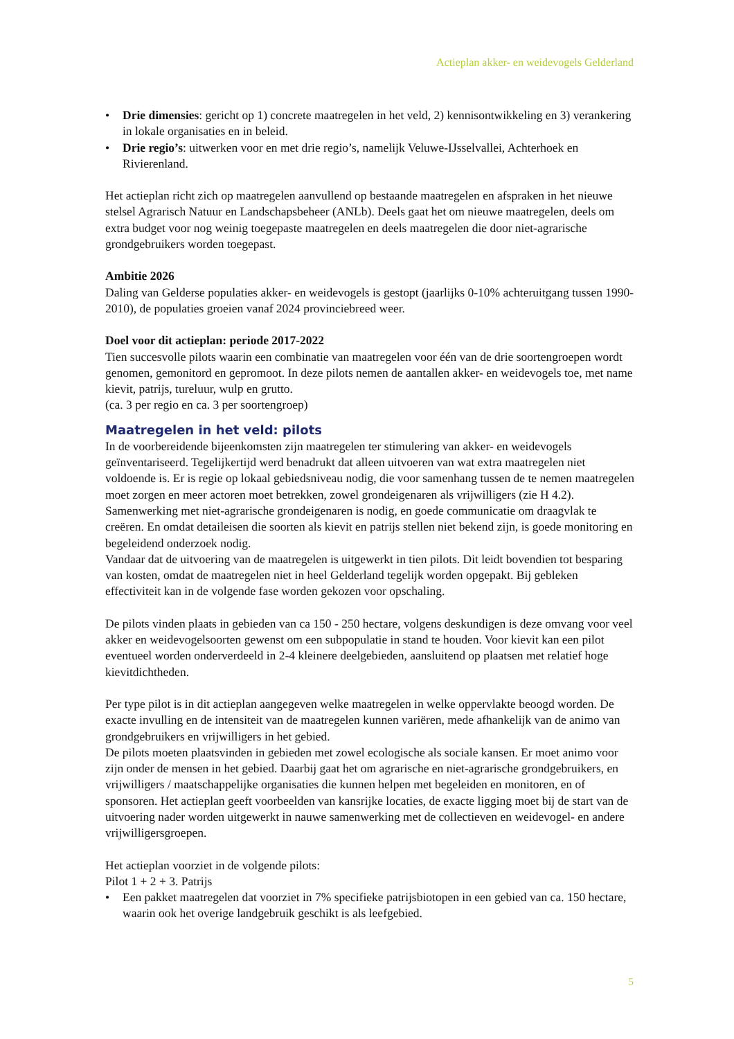Actieplan akker- en weidevogels Gelderland
• Drie dimensies: gericht op 1) concrete maatregelen in het veld, 2) kennisontwikkeling en 3) verankering in lokale organisaties en in beleid.
• Drie regio’s: uitwerken voor en met drie regio’s, namelijk Veluwe-IJsselvallei, Achterhoek en Rivierenland.
Het actieplan richt zich op maatregelen aanvullend op bestaande maatregelen en afspraken in het nieuwe stelsel Agrarisch Natuur en Landschapsbeheer (ANLb). Deels gaat het om nieuwe maatregelen, deels om extra budget voor nog weinig toegepaste maatregelen en deels maatregelen die door niet-agrarische grondgebruikers worden toegepast.
Ambitie 2026
Daling van Gelderse populaties akker- en weidevogels is gestopt (jaarlijks 0-10% achteruitgang tussen 1990-2010), de populaties groeien vanaf 2024 provinciebreed weer.
Doel voor dit actieplan: periode 2017-2022
Tien succesvolle pilots waarin een combinatie van maatregelen voor één van de drie soortengroepen wordt genomen, gemonitord en gepromoot. In deze pilots nemen de aantallen akker- en weidevogels toe, met name kievit, patrijs, tureluur, wulp en grutto.
(ca. 3 per regio en ca. 3 per soortengroep)
Maatregelen in het veld: pilots
In de voorbereidende bijeenkomsten zijn maatregelen ter stimulering van akker- en weidevogels geïnventariseerd. Tegelijkertijd werd benadrukt dat alleen uitvoeren van wat extra maatregelen niet voldoende is. Er is regie op lokaal gebiedsniveau nodig, die voor samenhang tussen de te nemen maatregelen moet zorgen en meer actoren moet betrekken, zowel grondeigenaren als vrijwilligers (zie H 4.2). Samenwerking met niet-agrarische grondeigenaren is nodig, en goede communicatie om draagvlak te creëren. En omdat detaileisen die soorten als kievit en patrijs stellen niet bekend zijn, is goede monitoring en begeleidend onderzoek nodig.
Vandaar dat de uitvoering van de maatregelen is uitgewerkt in tien pilots. Dit leidt bovendien tot besparing van kosten, omdat de maatregelen niet in heel Gelderland tegelijk worden opgepakt. Bij gebleken effectiviteit kan in de volgende fase worden gekozen voor opschaling.
De pilots vinden plaats in gebieden van ca 150 - 250 hectare, volgens deskundigen is deze omvang voor veel akker en weidevogelsoorten gewenst om een subpopulatie in stand te houden. Voor kievit kan een pilot eventueel worden onderverdeeld in 2-4 kleinere deelgebieden, aansluitend op plaatsen met relatief hoge kievitdichtheden.
Per type pilot is in dit actieplan aangegeven welke maatregelen in welke oppervlakte beoogd worden. De exacte invulling en de intensiteit van de maatregelen kunnen variëren, mede afhankelijk van de animo van grondgebruikers en vrijwilligers in het gebied.
De pilots moeten plaatsvinden in gebieden met zowel ecologische als sociale kansen. Er moet animo voor zijn onder de mensen in het gebied. Daarbij gaat het om agrarische en niet-agrarische grondgebruikers, en vrijwilligers / maatschappelijke organisaties die kunnen helpen met begeleiden en monitoren, en of sponsoren. Het actieplan geeft voorbeelden van kansrijke locaties, de exacte ligging moet bij de start van de uitvoering nader worden uitgewerkt in nauwe samenwerking met de collectieven en weidevogel- en andere vrijwilligersgroepen.
Het actieplan voorziet in de volgende pilots:
Pilot 1 + 2 + 3. Patrijs
• Een pakket maatregelen dat voorziet in 7% specifieke patrijsbiotopen in een gebied van ca. 150 hectare, waarin ook het overige landgebruik geschikt is als leefgebied.
5